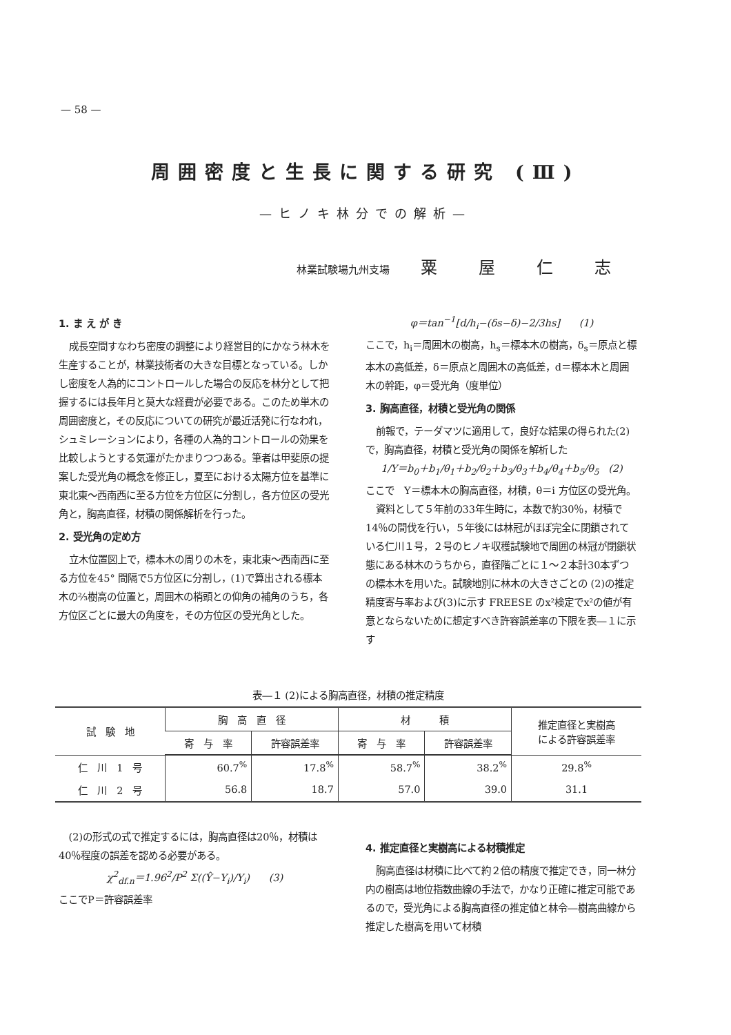— 58 —
周囲密度と生長に関する研究 (Ⅲ)
—ヒノキ林分での解析—
林業試験場九州支場 粟屋仁志
1. ま え が き
成長空間すなわち密度の調整により経営目的にかなう林木を生産することが，林業技術者の大きな目標となっている。しかし密度を人為的にコントロールした場合の反応を林分として把握するには長年月と莫大な経費が必要である。このため単木の周囲密度と，その反応についての研究が最近活発に行なわれ，シュミレーションにより，各種の人為的コントロールの効果を比較しようとする気運がたかまりつつある。筆者は甲斐原の提案した受光角の概念を修正し，夏至における太陽方位を基準に東北東～西南西に至る方位を方位区に分割し，各方位区の受光角と，胸高直径，材積の関係解析を行った。
2. 受光角の定め方
立木位置図上で，標本木の周りの木を，東北東～西南西に至る方位を45° 間隔で5方位区に分割し，(1)で算出される標本木の⅔樹高の位置と，周囲木の梢頭との仰角の補角のうち，各方位区ごとに最大の角度を，その方位区の受光角とした。
φ＝tan<sup>−1</sup>[d/h<sub>i</sub>−(δs−δ)−2/3hs] (1)
ここで，h<sub>i</sub>＝周囲木の樹高，h<sub>s</sub>＝標本木の樹高，δ<sub>s</sub>＝原点と標本木の高低差，δ＝原点と周囲木の高低差，d＝標本木と周囲木の幹距，φ＝受光角（度単位）
3. 胸高直径，材積と受光角の関係
前報で，テーダマツに適用して，良好な結果の得られた(2)で，胸高直径，材積と受光角の関係を解析した
1/Y＝b<sub>0</sub>＋b<sub>1</sub>/θ<sub>1</sub>＋b<sub>2</sub>/θ<sub>2</sub>＋b<sub>3</sub>/θ<sub>3</sub>＋b<sub>4</sub>/θ<sub>4</sub>＋b<sub>5</sub>/θ<sub>5</sub> (2)
ここで　Y＝標本木の胸高直径，材積，θ＝i 方位区の受光角。
資料として５年前の33年生時に，本数で約30％，材積で14％の間伐を行い，５年後には林冠がほぼ完全に閉鎖されている仁川１号，２号のヒノキ収穫試験地で周囲の林冠が閉鎖状態にある林木のうちから，直径階ごとに１～２本計30本ずつの標本木を用いた。試験地別に林木の大きさごとの (2)の推定精度寄与率および(3)に示す FREESE のx²検定でx²の値が有意とならないために想定すべき許容誤差率の下限を表―１に示す
表―１ (2)による胸高直径，材積の推定精度
| 試 験 地 | 胸 高 直 径 | | 材 積 | | 推定直径と実樹高 による許容誤差率 |
| --- | --- | --- | --- | --- | --- |
| | 寄 与 率 | 許容誤差率 | 寄 与 率 | 許容誤差率 | |
| 仁 川 1 号 | 60.7<sup>%</sup> | 17.8<sup>%</sup> | 58.7<sup>%</sup> | 38.2<sup>%</sup> | 29.8<sup>%</sup> |
| 仁 川 2 号 | 56.8 | 18.7 | 57.0 | 39.0 | 31.1 |
(2)の形式の式で推定するには，胸高直径は20％，材積は40％程度の誤差を認める必要がある。
χ<sup>2</sup><sub>df.n</sub>＝1.96<sup>2</sup>/P<sup>2</sup> Σ((Ŷ−Y<sub>i</sub>)/Y<sub>i</sub>) (3)
ここでP＝許容誤差率
4. 推定直径と実樹高による材積推定
胸高直径は材積に比べて約２倍の精度で推定でき，同一林分内の樹高は地位指数曲線の手法で，かなり正確に推定可能であるので，受光角による胸高直径の推定値と林令―樹高曲線から推定した樹高を用いて材積